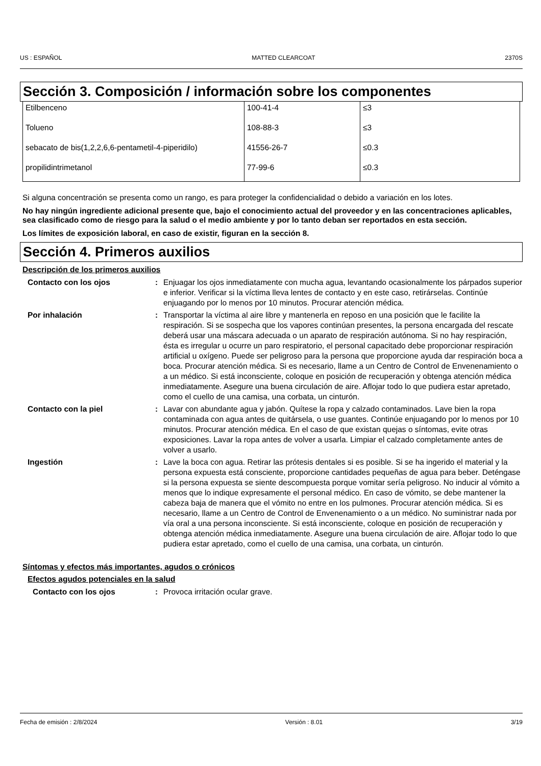US : ESPAÑOL MATTED CLEARCOAT 2370S
Sección 3. Composición / información sobre los componentes
| Etilbenceno | 100-41-4 | ≤3 |
| Tolueno | 108-88-3 | ≤3 |
| sebacato de bis(1,2,2,6,6-pentametil-4-piperidilo) | 41556-26-7 | ≤0.3 |
| propilidintrimetanol | 77-99-6 | ≤0.3 |
Si alguna concentración se presenta como un rango, es para proteger la confidencialidad o debido a variación en los lotes.
No hay ningún ingrediente adicional presente que, bajo el conocimiento actual del proveedor y en las concentraciones aplicables, sea clasificado como de riesgo para la salud o el medio ambiente y por lo tanto deban ser reportados en esta sección.
Los límites de exposición laboral, en caso de existir, figuran en la sección 8.
Sección 4. Primeros auxilios
Descripción de los primeros auxilios
Contacto con los ojos : Enjuagar los ojos inmediatamente con mucha agua, levantando ocasionalmente los párpados superior e inferior. Verificar si la víctima lleva lentes de contacto y en este caso, retirárselas. Continúe enjuagando por lo menos por 10 minutos. Procurar atención médica.
Por inhalación : Transportar la víctima al aire libre y mantenerla en reposo en una posición que le facilite la respiración. Si se sospecha que los vapores continúan presentes, la persona encargada del rescate deberá usar una máscara adecuada o un aparato de respiración autónoma. Si no hay respiración, ésta es irregular u ocurre un paro respiratorio, el personal capacitado debe proporcionar respiración artificial u oxígeno. Puede ser peligroso para la persona que proporcione ayuda dar respiración boca a boca. Procurar atención médica. Si es necesario, llame a un Centro de Control de Envenenamiento o a un médico. Si está inconsciente, coloque en posición de recuperación y obtenga atención médica inmediatamente. Asegure una buena circulación de aire. Aflojar todo lo que pudiera estar apretado, como el cuello de una camisa, una corbata, un cinturón.
Contacto con la piel : Lavar con abundante agua y jabón. Quítese la ropa y calzado contaminados. Lave bien la ropa contaminada con agua antes de quitársela, o use guantes. Continúe enjuagando por lo menos por 10 minutos. Procurar atención médica. En el caso de que existan quejas o síntomas, evite otras exposiciones. Lavar la ropa antes de volver a usarla. Limpiar el calzado completamente antes de volver a usarlo.
Ingestión : Lave la boca con agua. Retirar las prótesis dentales si es posible. Si se ha ingerido el material y la persona expuesta está consciente, proporcione cantidades pequeñas de agua para beber. Deténgase si la persona expuesta se siente descompuesta porque vomitar sería peligroso. No inducir al vómito a menos que lo indique expresamente el personal médico. En caso de vómito, se debe mantener la cabeza baja de manera que el vómito no entre en los pulmones. Procurar atención médica. Si es necesario, llame a un Centro de Control de Envenenamiento o a un médico. No suministrar nada por vía oral a una persona inconsciente. Si está inconsciente, coloque en posición de recuperación y obtenga atención médica inmediatamente. Asegure una buena circulación de aire. Aflojar todo lo que pudiera estar apretado, como el cuello de una camisa, una corbata, un cinturón.
Síntomas y efectos más importantes, agudos o crónicos
Efectos agudos potenciales en la salud
Contacto con los ojos : Provoca irritación ocular grave.
Fecha de emisión : 2/8/2024 Versión : 8.01 3/19